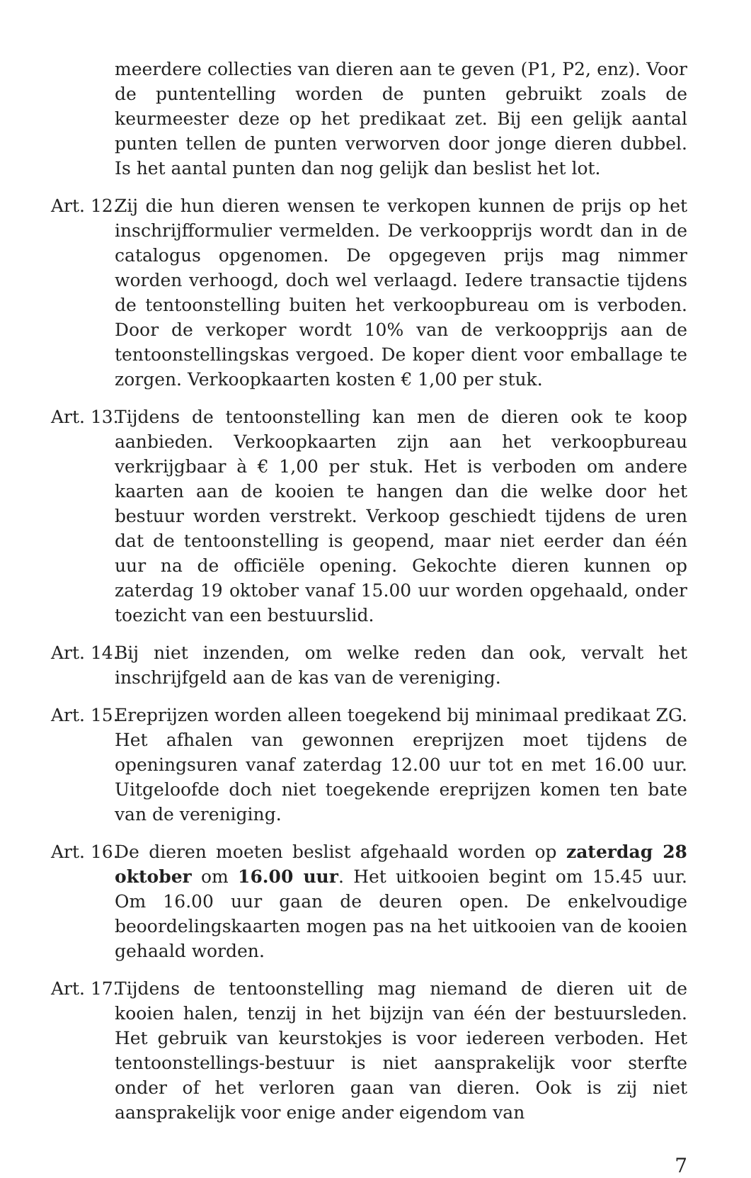meerdere collecties van dieren aan te geven (P1, P2, enz). Voor de puntentelling worden de punten gebruikt zoals de keurmeester deze op het predikaat zet. Bij een gelijk aantal punten tellen de punten verworven door jonge dieren dubbel. Is het aantal punten dan nog gelijk dan beslist het lot.
Art. 12. Zij die hun dieren wensen te verkopen kunnen de prijs op het inschrijfformulier vermelden. De verkoopprijs wordt dan in de catalogus opgenomen. De opgegeven prijs mag nimmer worden verhoogd, doch wel verlaagd. Iedere transactie tijdens de tentoonstelling buiten het verkoopbureau om is verboden. Door de verkoper wordt 10% van de verkoopprijs aan de tentoonstellingskas vergoed. De koper dient voor emballage te zorgen. Verkoopkaarten kosten € 1,00 per stuk.
Art. 13. Tijdens de tentoonstelling kan men de dieren ook te koop aanbieden. Verkoopkaarten zijn aan het verkoopbureau verkrijgbaar à € 1,00 per stuk. Het is verboden om andere kaarten aan de kooien te hangen dan die welke door het bestuur worden verstrekt. Verkoop geschiedt tijdens de uren dat de tentoonstelling is geopend, maar niet eerder dan één uur na de officiële opening. Gekochte dieren kunnen op zaterdag 19 oktober vanaf 15.00 uur worden opgehaald, onder toezicht van een bestuurslid.
Art. 14. Bij niet inzenden, om welke reden dan ook, vervalt het inschrijfgeld aan de kas van de vereniging.
Art. 15. Ereprijzen worden alleen toegekend bij minimaal predikaat ZG. Het afhalen van gewonnen ereprijzen moet tijdens de openingsuren vanaf zaterdag 12.00 uur tot en met 16.00 uur. Uitgeloofde doch niet toegekende ereprijzen komen ten bate van de vereniging.
Art. 16. De dieren moeten beslist afgehaald worden op zaterdag 28 oktober om 16.00 uur. Het uitkooien begint om 15.45 uur. Om 16.00 uur gaan de deuren open. De enkelvoudige beoordelingskaarten mogen pas na het uitkooien van de kooien gehaald worden.
Art. 17. Tijdens de tentoonstelling mag niemand de dieren uit de kooien halen, tenzij in het bijzijn van één der bestuursleden. Het gebruik van keurstokjes is voor iedereen verboden. Het tentoonstellings-bestuur is niet aansprakelijk voor sterfte onder of het verloren gaan van dieren. Ook is zij niet aansprakelijk voor enige ander eigendom van
7